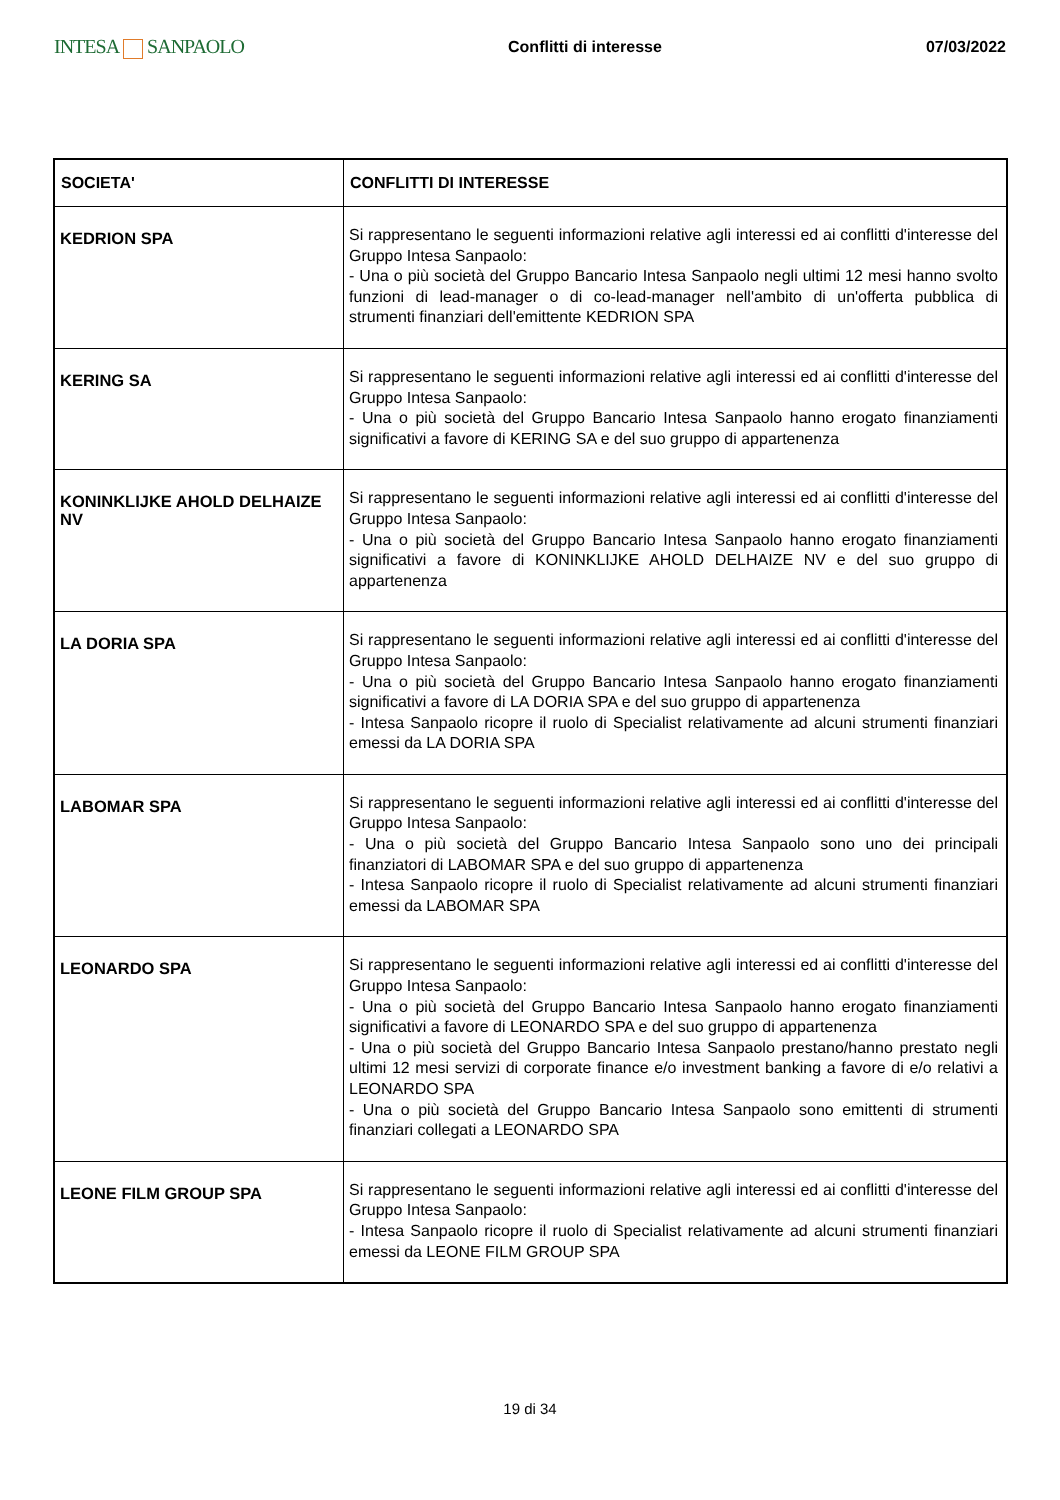INTESA SANPAOLO
Conflitti di interesse 07/03/2022
| SOCIETA' | CONFLITTI DI INTERESSE |
| --- | --- |
| KEDRION SPA | Si rappresentano le seguenti informazioni relative agli interessi ed ai conflitti d'interesse del Gruppo Intesa Sanpaolo: - Una o più società del Gruppo Bancario Intesa Sanpaolo negli ultimi 12 mesi hanno svolto funzioni di lead-manager o di co-lead-manager nell'ambito di un'offerta pubblica di strumenti finanziari dell'emittente KEDRION SPA |
| KERING SA | Si rappresentano le seguenti informazioni relative agli interessi ed ai conflitti d'interesse del Gruppo Intesa Sanpaolo: - Una o più società del Gruppo Bancario Intesa Sanpaolo hanno erogato finanziamenti significativi a favore di KERING SA e del suo gruppo di appartenenza |
| KONINKLIJKE AHOLD DELHAIZE NV | Si rappresentano le seguenti informazioni relative agli interessi ed ai conflitti d'interesse del Gruppo Intesa Sanpaolo: - Una o più società del Gruppo Bancario Intesa Sanpaolo hanno erogato finanziamenti significativi a favore di KONINKLIJKE AHOLD DELHAIZE NV e del suo gruppo di appartenenza |
| LA DORIA SPA | Si rappresentano le seguenti informazioni relative agli interessi ed ai conflitti d'interesse del Gruppo Intesa Sanpaolo: - Una o più società del Gruppo Bancario Intesa Sanpaolo hanno erogato finanziamenti significativi a favore di LA DORIA SPA e del suo gruppo di appartenenza - Intesa Sanpaolo ricopre il ruolo di Specialist relativamente ad alcuni strumenti finanziari emessi da LA DORIA SPA |
| LABOMAR SPA | Si rappresentano le seguenti informazioni relative agli interessi ed ai conflitti d'interesse del Gruppo Intesa Sanpaolo: - Una o più società del Gruppo Bancario Intesa Sanpaolo sono uno dei principali finanziatori di LABOMAR SPA e del suo gruppo di appartenenza - Intesa Sanpaolo ricopre il ruolo di Specialist relativamente ad alcuni strumenti finanziari emessi da LABOMAR SPA |
| LEONARDO SPA | Si rappresentano le seguenti informazioni relative agli interessi ed ai conflitti d'interesse del Gruppo Intesa Sanpaolo: - Una o più società del Gruppo Bancario Intesa Sanpaolo hanno erogato finanziamenti significativi a favore di LEONARDO SPA e del suo gruppo di appartenenza - Una o più società del Gruppo Bancario Intesa Sanpaolo prestano/hanno prestato negli ultimi 12 mesi servizi di corporate finance e/o investment banking a favore di e/o relativi a LEONARDO SPA - Una o più società del Gruppo Bancario Intesa Sanpaolo sono emittenti di strumenti finanziari collegati a LEONARDO SPA |
| LEONE FILM GROUP SPA | Si rappresentano le seguenti informazioni relative agli interessi ed ai conflitti d'interesse del Gruppo Intesa Sanpaolo: - Intesa Sanpaolo ricopre il ruolo di Specialist relativamente ad alcuni strumenti finanziari emessi da LEONE FILM GROUP SPA |
19 di 34